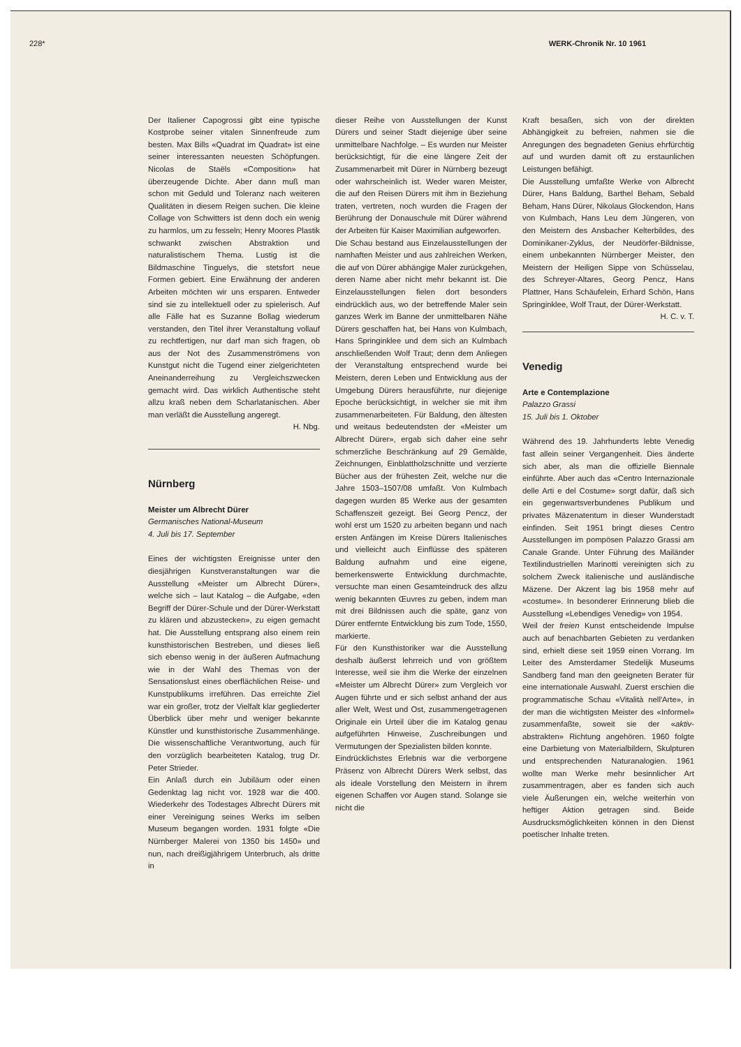228* WERK-Chronik Nr. 10 1961
Der Italiener Capogrossi gibt eine typische Kostprobe seiner vitalen Sinnenfreude zum besten. Max Bills «Quadrat im Quadrat» ist eine seiner interessanten neuesten Schöpfungen. Nicolas de Staëls «Composition» hat überzeugende Dichte. Aber dann muß man schon mit Geduld und Toleranz nach weiteren Qualitäten in diesem Reigen suchen. Die kleine Collage von Schwitters ist denn doch ein wenig zu harmlos, um zu fesseln; Henry Moores Plastik schwankt zwischen Abstraktion und naturalistischem Thema. Lustig ist die Bildmaschine Tinguelys, die stetsfort neue Formen gebiert. Eine Erwähnung der anderen Arbeiten möchten wir uns ersparen. Entweder sind sie zu intellektuell oder zu spielerisch. Auf alle Fälle hat es Suzanne Bollag wiederum verstanden, den Titel ihrer Veranstaltung vollauf zu rechtfertigen, nur darf man sich fragen, ob aus der Not des Zusammenströmens von Kunstgut nicht die Tugend einer zielgerichteten Aneinanderreihung zu Vergleichszwecken gemacht wird. Das wirklich Authentische steht allzu kraß neben dem Scharlatanischen. Aber man verläßt die Ausstellung angeregt.
H. Nbg.
Nürnberg
Meister um Albrecht Dürer
Germanisches National-Museum
4. Juli bis 17. September
Eines der wichtigsten Ereignisse unter den diesjährigen Kunstveranstaltungen war die Ausstellung «Meister um Albrecht Dürer», welche sich – laut Katalog – die Aufgabe, «den Begriff der Dürer-Schule und der Dürer-Werkstatt zu klären und abzustecken», zu eigen gemacht hat. Die Ausstellung entsprang also einem rein kunsthistorischen Bestreben, und dieses ließ sich ebenso wenig in der äußeren Aufmachung wie in der Wahl des Themas von der Sensationslust eines oberflächlichen Reise- und Kunstpublikums irreführen. Das erreichte Ziel war ein großer, trotz der Vielfalt klar gegliederter Überblick über mehr und weniger bekannte Künstler und kunsthistorische Zusammenhänge. Die wissenschaftliche Verantwortung, auch für den vorzüglich bearbeiteten Katalog, trug Dr. Peter Strieder.
Ein Anlaß durch ein Jubiläum oder einen Gedenktag lag nicht vor. 1928 war die 400. Wiederkehr des Todestages Albrecht Dürers mit einer Vereinigung seines Werks im selben Museum begangen worden. 1931 folgte «Die Nürnberger Malerei von 1350 bis 1450» und nun, nach dreißigjährigem Unterbruch, als dritte in
dieser Reihe von Ausstellungen der Kunst Dürers und seiner Stadt diejenige über seine unmittelbare Nachfolge. – Es wurden nur Meister berücksichtigt, für die eine längere Zeit der Zusammenarbeit mit Dürer in Nürnberg bezeugt oder wahrscheinlich ist. Weder waren Meister, die auf den Reisen Dürers mit ihm in Beziehung traten, vertreten, noch wurden die Fragen der Berührung der Donauschule mit Dürer während der Arbeiten für Kaiser Maximilian aufgeworfen.
Die Schau bestand aus Einzelausstellungen der namhaften Meister und aus zahlreichen Werken, die auf von Dürer abhängige Maler zurückgehen, deren Name aber nicht mehr bekannt ist. Die Einzelausstellungen fielen dort besonders eindrücklich aus, wo der betreffende Maler sein ganzes Werk im Banne der unmittelbaren Nähe Dürers geschaffen hat, bei Hans von Kulmbach, Hans Springinklee und dem sich an Kulmbach anschließenden Wolf Traut; denn dem Anliegen der Veranstaltung entsprechend wurde bei Meistern, deren Leben und Entwicklung aus der Umgebung Dürers herausführte, nur diejenige Epoche berücksichtigt, in welcher sie mit ihm zusammenarbeiteten. Für Baldung, den ältesten und weitaus bedeutendsten der «Meister um Albrecht Dürer», ergab sich daher eine sehr schmerzliche Beschränkung auf 29 Gemälde, Zeichnungen, Einblattholzschnitte und verzierte Bücher aus der frühesten Zeit, welche nur die Jahre 1503–1507/08 umfaßt. Von Kulmbach dagegen wurden 85 Werke aus der gesamten Schaffenszeit gezeigt. Bei Georg Pencz, der wohl erst um 1520 zu arbeiten begann und nach ersten Anfängen im Kreise Dürers Italienisches und vielleicht auch Einflüsse des späteren Baldung aufnahm und eine eigene, bemerkenswerte Entwicklung durchmachte, versuchte man einen Gesamteindruck des allzu wenig bekannten Œuvres zu geben, indem man mit drei Bildnissen auch die späte, ganz von Dürer entfernte Entwicklung bis zum Tode, 1550, markierte.
Für den Kunsthistoriker war die Ausstellung deshalb äußerst lehrreich und von größtem Interesse, weil sie ihm die Werke der einzelnen «Meister um Albrecht Dürer» zum Vergleich vor Augen führte und er sich selbst anhand der aus aller Welt, West und Ost, zusammengetragenen Originale ein Urteil über die im Katalog genau aufgeführten Hinweise, Zuschreibungen und Vermutungen der Spezialisten bilden konnte.
Eindrücklichstes Erlebnis war die verborgene Präsenz von Albrecht Dürers Werk selbst, das als ideale Vorstellung den Meistern in ihrem eigenen Schaffen vor Augen stand. Solange sie nicht die
Kraft besaßen, sich von der direkten Abhängigkeit zu befreien, nahmen sie die Anregungen des begnadeten Genius ehrfürchtig auf und wurden damit oft zu erstaunlichen Leistungen befähigt.
Die Ausstellung umfaßte Werke von Albrecht Dürer, Hans Baldung, Barthel Beham, Sebald Beham, Hans Dürer, Nikolaus Glockendon, Hans von Kulmbach, Hans Leu dem Jüngeren, von den Meistern des Ansbacher Kelterbildes, des Dominikaner-Zyklus, der Neudörfer-Bildnisse, einem unbekannten Nürnberger Meister, den Meistern der Heiligen Sippe von Schüsselau, des Schreyer-Altares, Georg Pencz, Hans Plattner, Hans Schäufelein, Erhard Schön, Hans Springinklee, Wolf Traut, der Dürer-Werkstatt. H. C. v. T.
Venedig
Arte e Contemplazione
Palazzo Grassi
15. Juli bis 1. Oktober
Während des 19. Jahrhunderts lebte Venedig fast allein seiner Vergangenheit. Dies änderte sich aber, als man die offizielle Biennale einführte. Aber auch das «Centro Internazionale delle Arti e del Costume» sorgt dafür, daß sich ein gegenwartsverbundenes Publikum und privates Mäzenatentum in dieser Wunderstadt einfinden. Seit 1951 bringt dieses Centro Ausstellungen im pompösen Palazzo Grassi am Canale Grande. Unter Führung des Mailänder Textilindustriellen Marinotti vereinigten sich zu solchem Zweck italienische und ausländische Mäzene. Der Akzent lag bis 1958 mehr auf «costume». In besonderer Erinnerung blieb die Ausstellung «Lebendiges Venedig» von 1954.
Weil der freien Kunst entscheidende Impulse auch auf benachbarten Gebieten zu verdanken sind, erhielt diese seit 1959 einen Vorrang. Im Leiter des Amsterdamer Stedelijk Museums Sandberg fand man den geeigneten Berater für eine internationale Auswahl. Zuerst erschien die programmatische Schau «Vitalità nell'Arte», in der man die wichtigsten Meister des «Informel» zusammenfaßte, soweit sie der «aktiv-abstrakten» Richtung angehören. 1960 folgte eine Darbietung von Materialbildern, Skulpturen und entsprechenden Naturanalogien. 1961 wollte man Werke mehr besinnlicher Art zusammentragen, aber es fanden sich auch viele Äußerungen ein, welche weiterhin von heftiger Aktion getragen sind. Beide Ausdrucksmöglichkeiten können in den Dienst poetischer Inhalte treten.